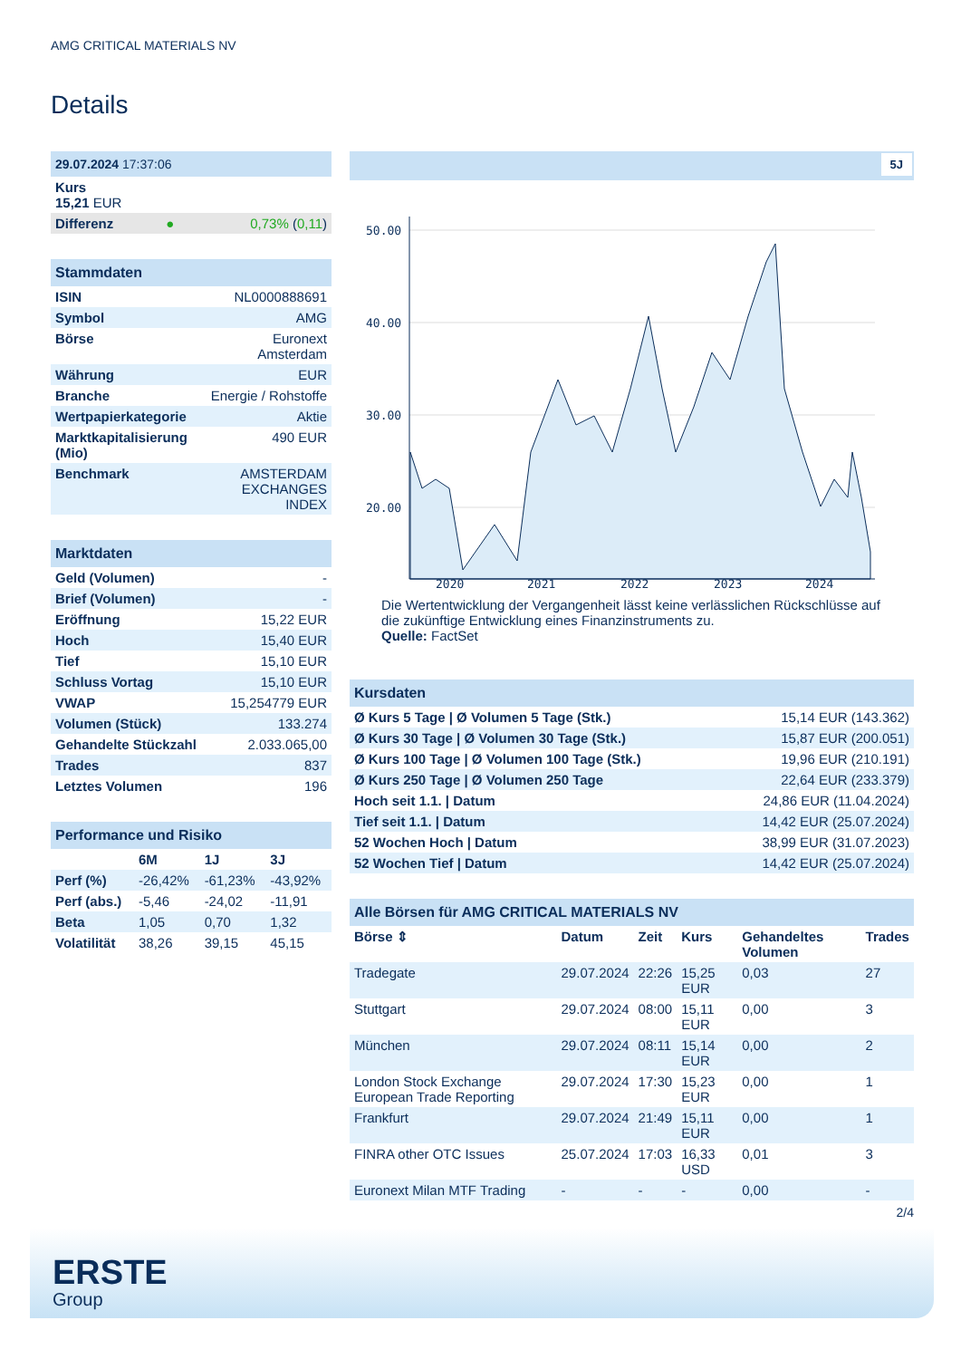AMG CRITICAL MATERIALS NV
Details
| 29.07.2024 17:37:06 | | |
| Kurs 15,21 EUR | | |
| Differenz | ● | 0,73% ( 0,11 ) |
| Stammdaten | |
| ISIN | NL0000888691 |
| Symbol | AMG |
| Börse | Euronext Amsterdam |
| Währung | EUR |
| Branche | Energie / Rohstoffe |
| Wertpapierkategorie | Aktie |
| Marktkapitalisierung (Mio) | 490 EUR |
| Benchmark | AMSTERDAM EXCHANGES INDEX |
| Marktdaten | |
| Geld (Volumen) | - |
| Brief (Volumen) | - |
| Eröffnung | 15,22 EUR |
| Hoch | 15,40 EUR |
| Tief | 15,10 EUR |
| Schluss Vortag | 15,10 EUR |
| VWAP | 15,254779 EUR |
| Volumen (Stück) | 133.274 |
| Gehandelte Stückzahl | 2.033.065,00 |
| Trades | 837 |
| Letztes Volumen | 196 |
| Performance und Risiko | | | |
| | 6M | 1J | 3J |
| Perf (%) | -26,42% | -61,23% | -43,92% |
| Perf (abs.) | -5,46 | -24,02 | -11,91 |
| Beta | 1,05 | 0,70 | 1,32 |
| Volatilität | 38,26 | 39,15 | 45,15 |
5J
50.00
40.00
30.00
20.00
2020
2021
2022
2023
2024
Die Wertentwicklung der Vergangenheit lässt keine verlässlichen Rückschlüsse auf die zukünftige Entwicklung eines Finanzinstruments zu.
Quelle: FactSet
| Kursdaten | |
| Ø Kurs 5 Tage / Ø Volumen 5 Tage (Stk.) | 15,14 EUR (143.362) |
| Ø Kurs 30 Tage / Ø Volumen 30 Tage (Stk.) | 15,87 EUR (200.051) |
| Ø Kurs 100 Tage / Ø Volumen 100 Tage (Stk.) | 19,96 EUR (210.191) |
| Ø Kurs 250 Tage / Ø Volumen 250 Tage | 22,64 EUR (233.379) |
| Hoch seit 1.1. / Datum | 24,86 EUR (11.04.2024) |
| Tief seit 1.1. / Datum | 14,42 EUR (25.07.2024) |
| 52 Wochen Hoch / Datum | 38,99 EUR (31.07.2023) |
| 52 Wochen Tief / Datum | 14,42 EUR (25.07.2024) |
| Alle Börsen für AMG CRITICAL MATERIALS NV | | | | | |
| Börse ⇕ | Datum | Zeit | Kurs | Gehandeltes Volumen | Trades |
| Tradegate | 29.07.2024 | 22:26 | 15,25 EUR | 0,03 | 27 |
| Stuttgart | 29.07.2024 | 08:00 | 15,11 EUR | 0,00 | 3 |
| München | 29.07.2024 | 08:11 | 15,14 EUR | 0,00 | 2 |
| London Stock Exchange European Trade Reporting | 29.07.2024 | 17:30 | 15,23 EUR | 0,00 | 1 |
| Frankfurt | 29.07.2024 | 21:49 | 15,11 EUR | 0,00 | 1 |
| FINRA other OTC Issues | 25.07.2024 | 17:03 | 16,33 USD | 0,01 | 3 |
| Euronext Milan MTF Trading | - | - | - | 0,00 | - |
2/4
ERSTE
Group